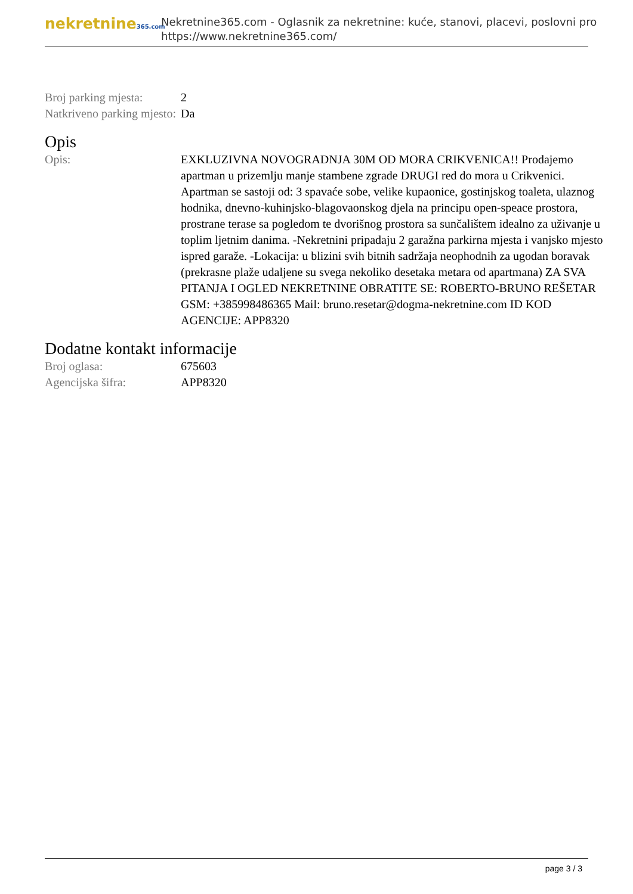nekretnine365.com
Nekretnine365.com - Oglasnik za nekretnine: kuće, stanovi, placevi, poslovni pro
https://www.nekretnine365.com/
| Broj parking mjesta: | 2 |
| Natkriveno parking mjesto: | Da |
Opis
| Opis: | EXKLUZIVNA NOVOGRADNJA 30M OD MORA CRIKVENICA!! Prodajemo apartman u prizemlju manje stambene zgrade DRUGI red do mora u Crikvenici. Apartman se sastoji od: 3 spavaće sobe, velike kupaonice, gostinjskog toaleta, ulaznog hodnika, dnevno-kuhinjsko-blagovaonskog djela na principu open-speace prostora, prostrane terase sa pogledom te dvorišnog prostora sa sunčalištem idealno za uživanje u toplim ljetnim danima. -Nekretnini pripadaju 2 garažna parkirna mjesta i vanjsko mjesto ispred garaže. -Lokacija: u blizini svih bitnih sadržaja neophodnih za ugodan boravak (prekrasne plaže udaljene su svega nekoliko desetaka metara od apartmana) ZA SVA PITANJA I OGLED NEKRETNINE OBRATITE SE: ROBERTO-BRUNO REŠETAR GSM: +385998486365 Mail: bruno.resetar@dogma-nekretnine.com ID KOD AGENCIJE: APP8320 |
Dodatne kontakt informacije
| Broj oglasa: | 675603 |
| Agencijska šifra: | APP8320 |
page 3 / 3